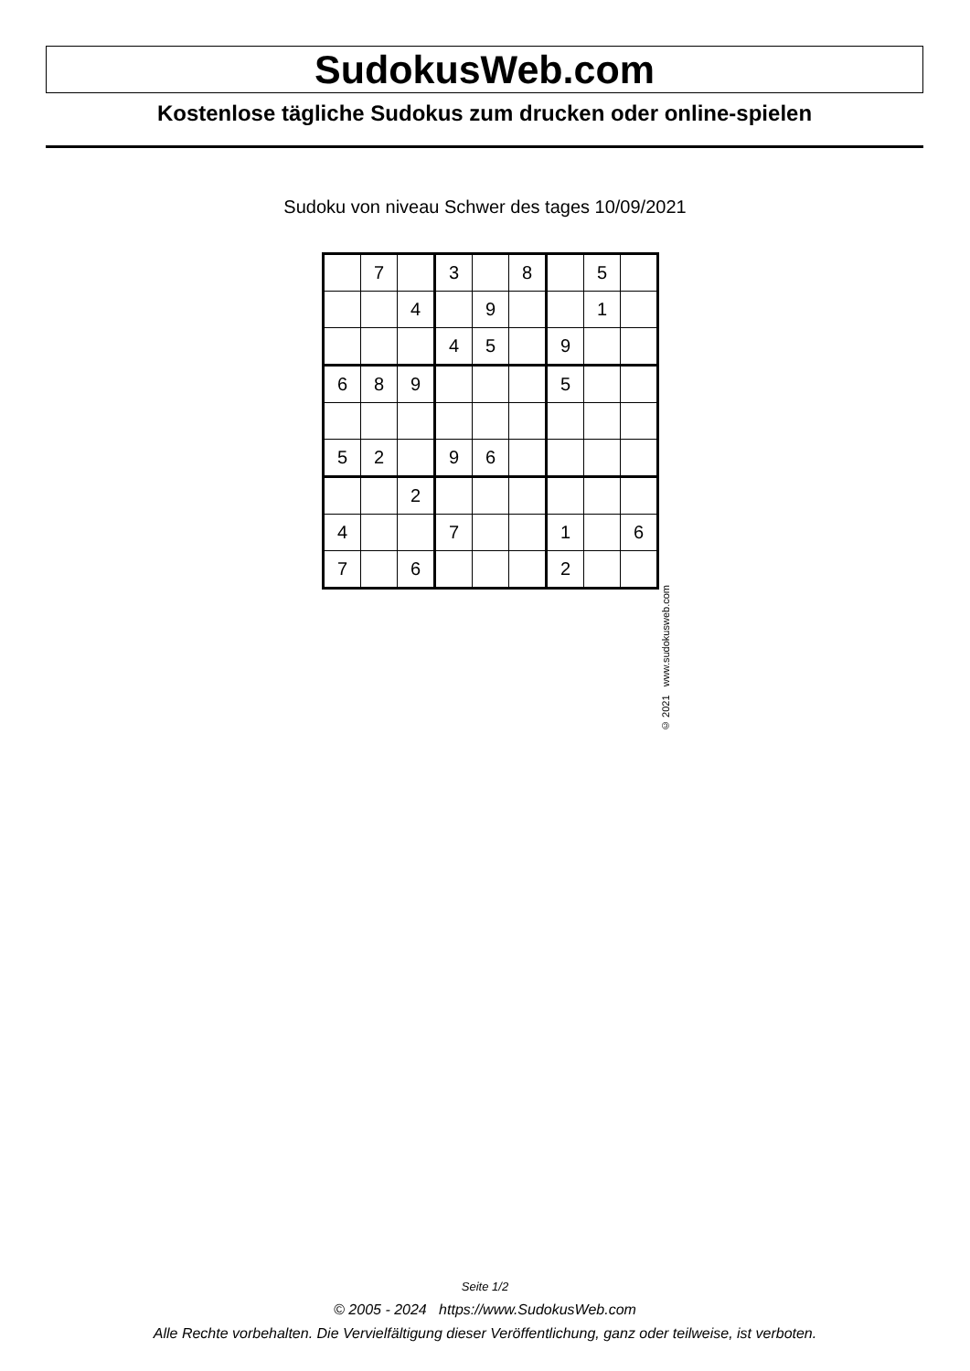SudokusWeb.com
Kostenlose tägliche Sudokus zum drucken oder online-spielen
Sudoku von niveau Schwer des tages 10/09/2021
| | 7 | | 3 | | 8 | | 5 | |
| | | 4 | | 9 | | | 1 | |
| | | | 4 | 5 | | 9 | | |
| 6 | 8 | 9 | | | | 5 | | |
| 5 | 2 | | 9 | 6 | | | | |
| | | 2 | | | | | | |
| 4 | | | 7 | | | 1 | | 6 |
| 7 | | 6 | | | | 2 | | |
© 2021 www.sudokusweb.com
Seite 1/2
© 2005 - 2024 https://www.SudokusWeb.com
Alle Rechte vorbehalten. Die Vervielfältigung dieser Veröffentlichung, ganz oder teilweise, ist verboten.